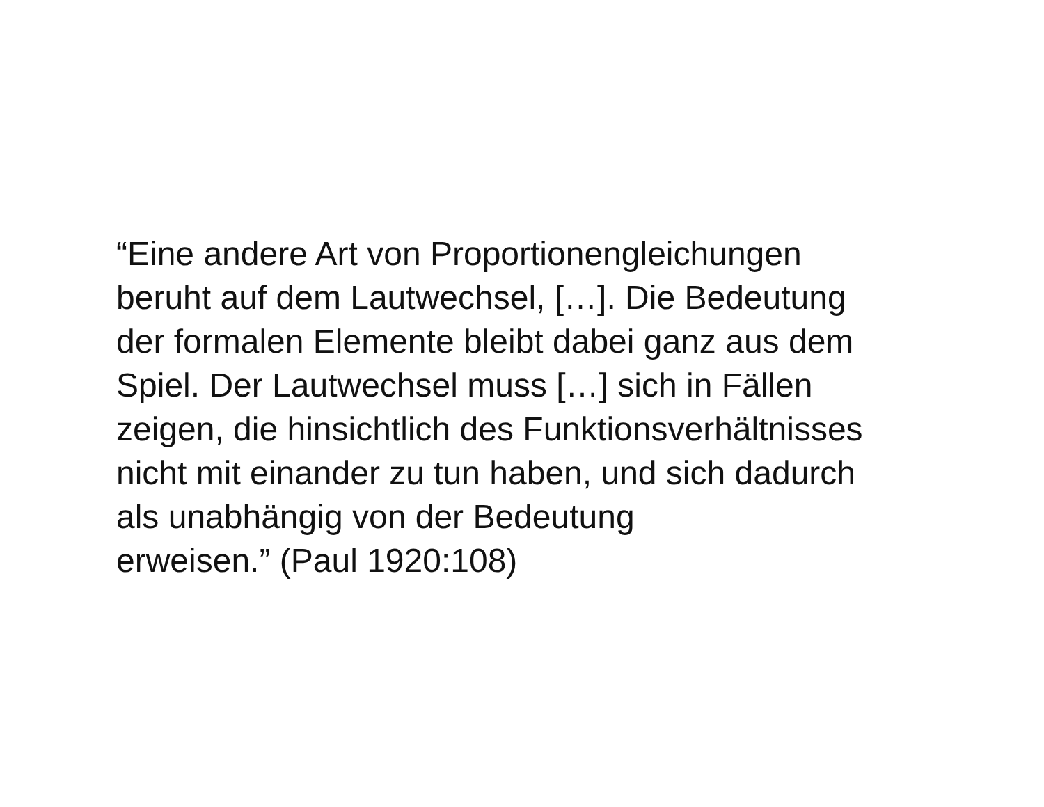“Eine andere Art von Proportionengleichungen
beruht auf dem Lautwechsel, […]. Die Bedeutung
der formalen Elemente bleibt dabei ganz aus dem
Spiel. Der Lautwechsel muss […] sich in Fällen
zeigen, die hinsichtlich des Funktionsverhältnisses
nicht mit einander zu tun haben, und sich dadurch
als unabhängig von der Bedeutung
erweisen.” (Paul 1920:108)